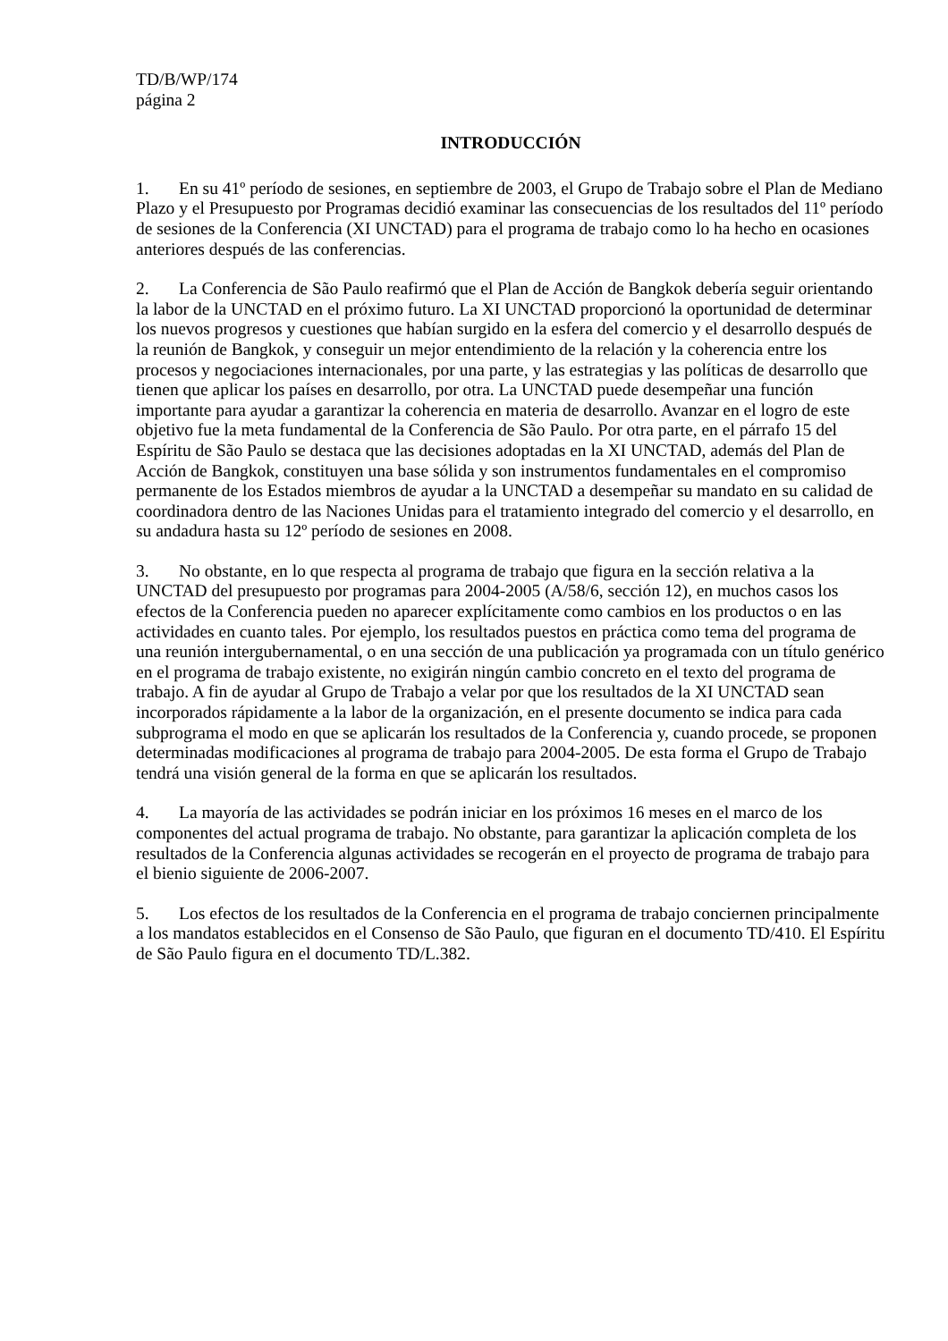TD/B/WP/174
página 2
INTRODUCCIÓN
1. En su 41º período de sesiones, en septiembre de 2003, el Grupo de Trabajo sobre el Plan de Mediano Plazo y el Presupuesto por Programas decidió examinar las consecuencias de los resultados del 11º período de sesiones de la Conferencia (XI UNCTAD) para el programa de trabajo como lo ha hecho en ocasiones anteriores después de las conferencias.
2. La Conferencia de São Paulo reafirmó que el Plan de Acción de Bangkok debería seguir orientando la labor de la UNCTAD en el próximo futuro. La XI UNCTAD proporcionó la oportunidad de determinar los nuevos progresos y cuestiones que habían surgido en la esfera del comercio y el desarrollo después de la reunión de Bangkok, y conseguir un mejor entendimiento de la relación y la coherencia entre los procesos y negociaciones internacionales, por una parte, y las estrategias y las políticas de desarrollo que tienen que aplicar los países en desarrollo, por otra. La UNCTAD puede desempeñar una función importante para ayudar a garantizar la coherencia en materia de desarrollo. Avanzar en el logro de este objetivo fue la meta fundamental de la Conferencia de São Paulo. Por otra parte, en el párrafo 15 del Espíritu de São Paulo se destaca que las decisiones adoptadas en la XI UNCTAD, además del Plan de Acción de Bangkok, constituyen una base sólida y son instrumentos fundamentales en el compromiso permanente de los Estados miembros de ayudar a la UNCTAD a desempeñar su mandato en su calidad de coordinadora dentro de las Naciones Unidas para el tratamiento integrado del comercio y el desarrollo, en su andadura hasta su 12º período de sesiones en 2008.
3. No obstante, en lo que respecta al programa de trabajo que figura en la sección relativa a la UNCTAD del presupuesto por programas para 2004-2005 (A/58/6, sección 12), en muchos casos los efectos de la Conferencia pueden no aparecer explícitamente como cambios en los productos o en las actividades en cuanto tales. Por ejemplo, los resultados puestos en práctica como tema del programa de una reunión intergubernamental, o en una sección de una publicación ya programada con un título genérico en el programa de trabajo existente, no exigirán ningún cambio concreto en el texto del programa de trabajo. A fin de ayudar al Grupo de Trabajo a velar por que los resultados de la XI UNCTAD sean incorporados rápidamente a la labor de la organización, en el presente documento se indica para cada subprograma el modo en que se aplicarán los resultados de la Conferencia y, cuando procede, se proponen determinadas modificaciones al programa de trabajo para 2004-2005. De esta forma el Grupo de Trabajo tendrá una visión general de la forma en que se aplicarán los resultados.
4. La mayoría de las actividades se podrán iniciar en los próximos 16 meses en el marco de los componentes del actual programa de trabajo. No obstante, para garantizar la aplicación completa de los resultados de la Conferencia algunas actividades se recogerán en el proyecto de programa de trabajo para el bienio siguiente de 2006-2007.
5. Los efectos de los resultados de la Conferencia en el programa de trabajo conciernen principalmente a los mandatos establecidos en el Consenso de São Paulo, que figuran en el documento TD/410. El Espíritu de São Paulo figura en el documento TD/L.382.